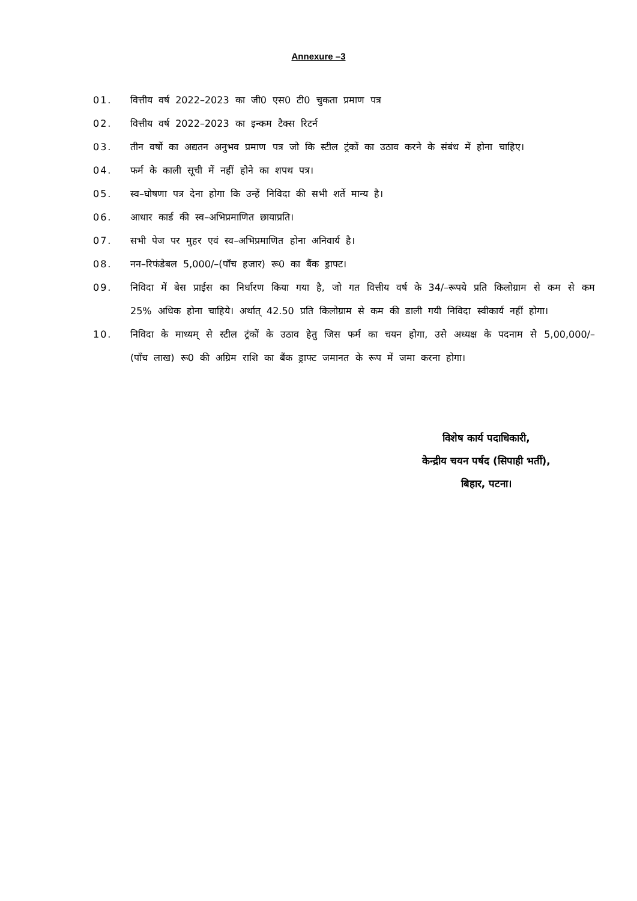Annexure –3
01. वित्तीय वर्ष 2022–2023 का जी0 एस0 टी0 चुकता प्रमाण पत्र
02. वित्तीय वर्ष 2022–2023 का इन्कम टैक्स रिटर्न
03. तीन वर्षो का अद्यतन अनुभव प्रमाण पत्र जो कि स्टील ट्रंकों का उठाव करने के संबंध में होना चाहिए।
04. फर्म के काली सूची में नहीं होने का शपथ पत्र।
05. स्व–घोषणा पत्र देना होगा कि उन्हें निविदा की सभी शर्ते मान्य है।
06. आधार कार्ड की स्व–अभिप्रमाणित छायाप्रति।
07. सभी पेज पर मुहर एवं स्व–अभिप्रमाणित होना अनिवार्य है।
08. नन–रिफंडेबल 5,000/–(पॉंच हजार) रू0 का बैंक ड्राफ्ट।
09. निविदा में बेस प्राईस का निर्धारण किया गया है, जो गत वित्तीय वर्ष के 34/–रूपये प्रति किलोग्राम से कम से कम 25% अधिक होना चाहिये। अर्थात् 42.50 प्रति किलोग्राम से कम की डाली गयी निविदा स्वीकार्य नहीं होगा।
10. निविदा के माध्यम् से स्टील ट्रंकों के उठाव हेतु जिस फर्म का चयन होगा, उसे अध्यक्ष के पदनाम से 5,00,000/– (पॉंच लाख) रू0 की अग्रिम राशि का बैंक ड्राफ्ट जमानत के रूप में जमा करना होगा।
विशेष कार्य पदाधिकारी,
केन्द्रीय चयन पर्षद (सिपाही भर्ती),
बिहार, पटना।